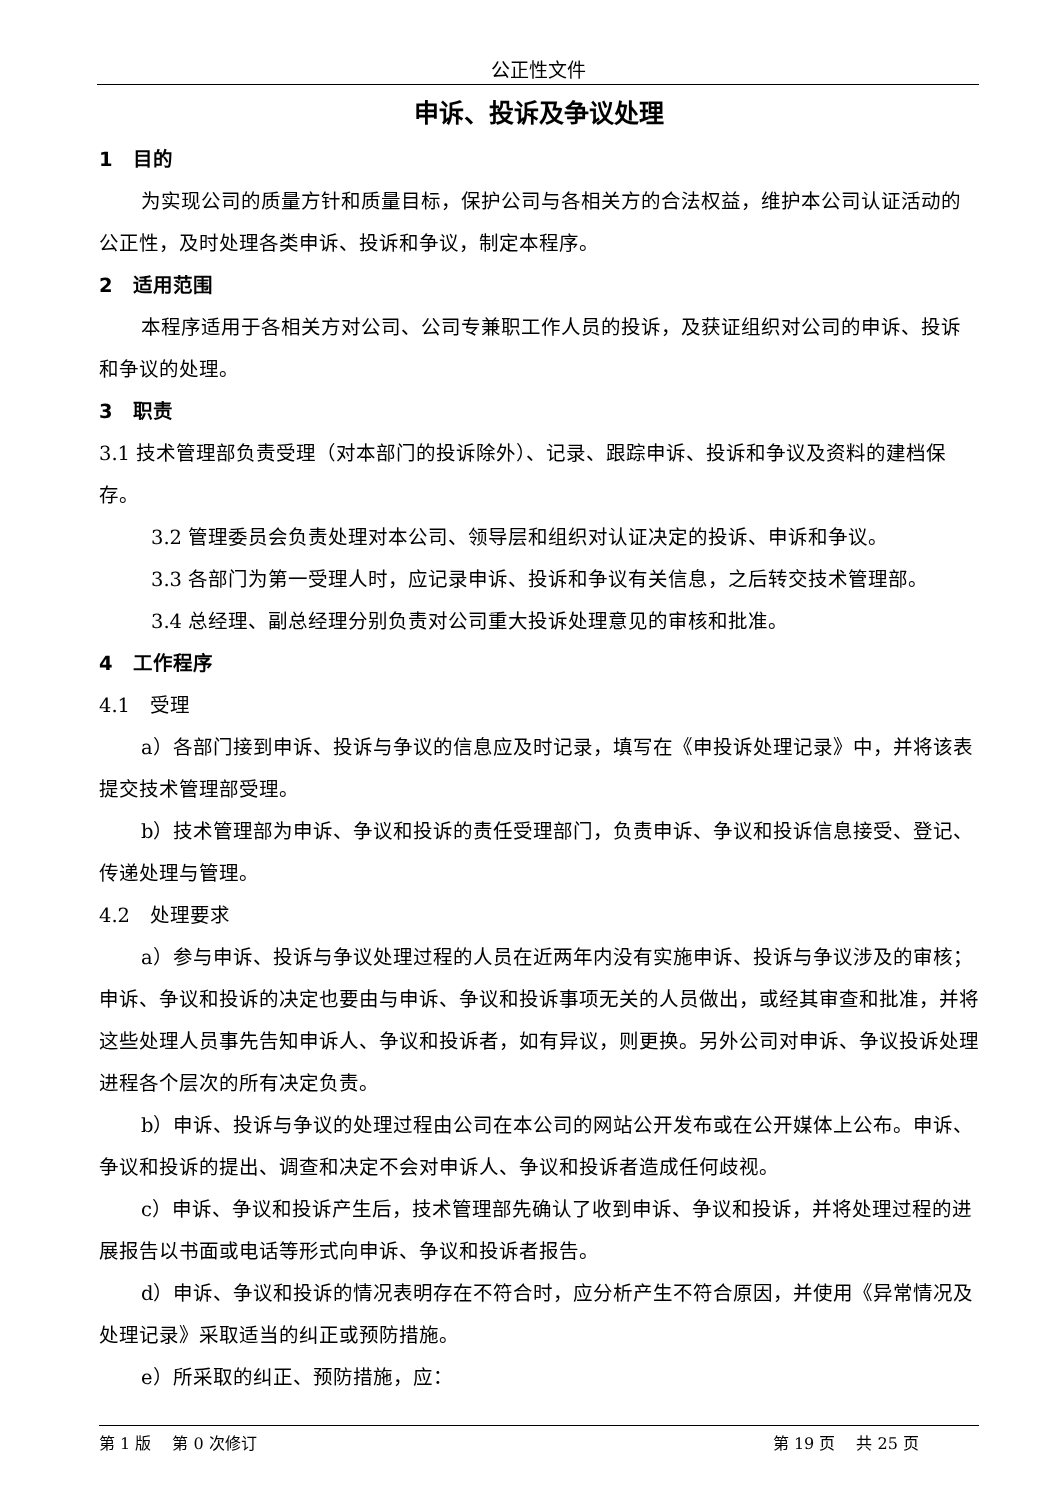公正性文件
申诉、投诉及争议处理
1　目的
为实现公司的质量方针和质量目标，保护公司与各相关方的合法权益，维护本公司认证活动的公正性，及时处理各类申诉、投诉和争议，制定本程序。
2　适用范围
本程序适用于各相关方对公司、公司专兼职工作人员的投诉，及获证组织对公司的申诉、投诉和争议的处理。
3　职责
3.1 技术管理部负责受理（对本部门的投诉除外）、记录、跟踪申诉、投诉和争议及资料的建档保存。
3.2 管理委员会负责处理对本公司、领导层和组织对认证决定的投诉、申诉和争议。
3.3 各部门为第一受理人时，应记录申诉、投诉和争议有关信息，之后转交技术管理部。
3.4 总经理、副总经理分别负责对公司重大投诉处理意见的审核和批准。
4　工作程序
4.1　受理
a）各部门接到申诉、投诉与争议的信息应及时记录，填写在《申投诉处理记录》中，并将该表提交技术管理部受理。
b）技术管理部为申诉、争议和投诉的责任受理部门，负责申诉、争议和投诉信息接受、登记、传递处理与管理。
4.2　处理要求
a）参与申诉、投诉与争议处理过程的人员在近两年内没有实施申诉、投诉与争议涉及的审核；申诉、争议和投诉的决定也要由与申诉、争议和投诉事项无关的人员做出，或经其审查和批准，并将这些处理人员事先告知申诉人、争议和投诉者，如有异议，则更换。另外公司对申诉、争议投诉处理进程各个层次的所有决定负责。
b）申诉、投诉与争议的处理过程由公司在本公司的网站公开发布或在公开媒体上公布。申诉、争议和投诉的提出、调查和决定不会对申诉人、争议和投诉者造成任何歧视。
c）申诉、争议和投诉产生后，技术管理部先确认了收到申诉、争议和投诉，并将处理过程的进展报告以书面或电话等形式向申诉、争议和投诉者报告。
d）申诉、争议和投诉的情况表明存在不符合时，应分析产生不符合原因，并使用《异常情况及处理记录》采取适当的纠正或预防措施。
e）所采取的纠正、预防措施，应：
第 1 版　 第 0 次修订 第 19 页　 共 25 页